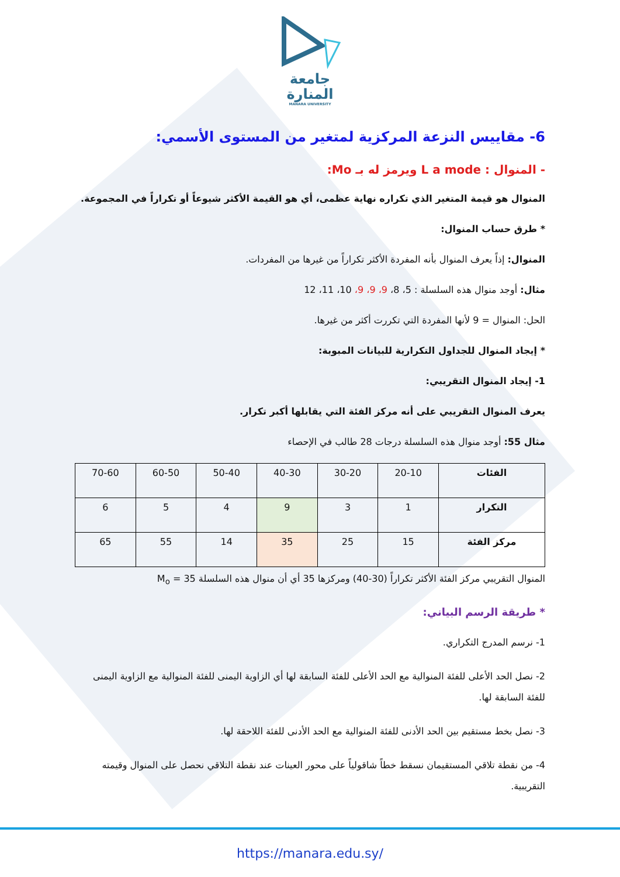جامعة
المنارة
MANARA UNIVERSITY
6- مقاييس النزعة المركزية لمتغير من المستوى الأسمي:
- المنوال : L a mode ويرمز له بـ Mo:
المنوال هو قيمة المتغير الذي تكراره نهاية عظمى، أي هو القيمة الأكثر شيوعاً أو تكراراً في المجموعة.
* طرق حساب المنوال:
المنوال: إذاً يعرف المنوال بأنه المفردة الأكثر تكراراً من غيرها من المفردات.
مثال: أوجد منوال هذه السلسلة : 5، 8، 9، 9، 9، 10، 11، 12
الحل: المنوال = 9 لأنها المفردة التي تكررت أكثر من غيرها.
* إيجاد المنوال للجداول التكرارية للبيانات المبوبة:
1- إيجاد المنوال التقريبي:
يعرف المنوال التقريبي على أنه مركز الفئة التي يقابلها أكبر تكرار.
مثال 55: أوجد منوال هذه السلسلة درجات 28 طالب في الإحصاء
| الفئات | 20-10 | 30-20 | 40-30 | 50-40 | 60-50 | 70-60 |
| التكرار | 1 | 3 | 9 | 4 | 5 | 6 |
| مركز الفئة | 15 | 25 | 35 | 14 | 55 | 65 |
المنوال التقريبي مركز الفئة الأكثر تكراراً (30-40) ومركزها 35 أي أن منوال هذه السلسلة M<sub>o</sub> = 35
* طريقة الرسم البياني:
1- نرسم المدرج التكراري.
2- نصل الحد الأعلى للفئة المنوالية مع الحد الأعلى للفئة السابقة لها أي الزاوية اليمنى للفئة المنوالية مع الزاوية اليمنى للفئة السابقة لها.
3- نصل بخط مستقيم بين الحد الأدنى للفئة المنوالية مع الحد الأدنى للفئة اللاحقة لها.
4- من نقطة تلاقي المستقيمان نسقط خطاً شاقولياً على محور العينات عند نقطة التلاقي نحصل على المنوال وقيمته التقريبية.
https://manara.edu.sy/